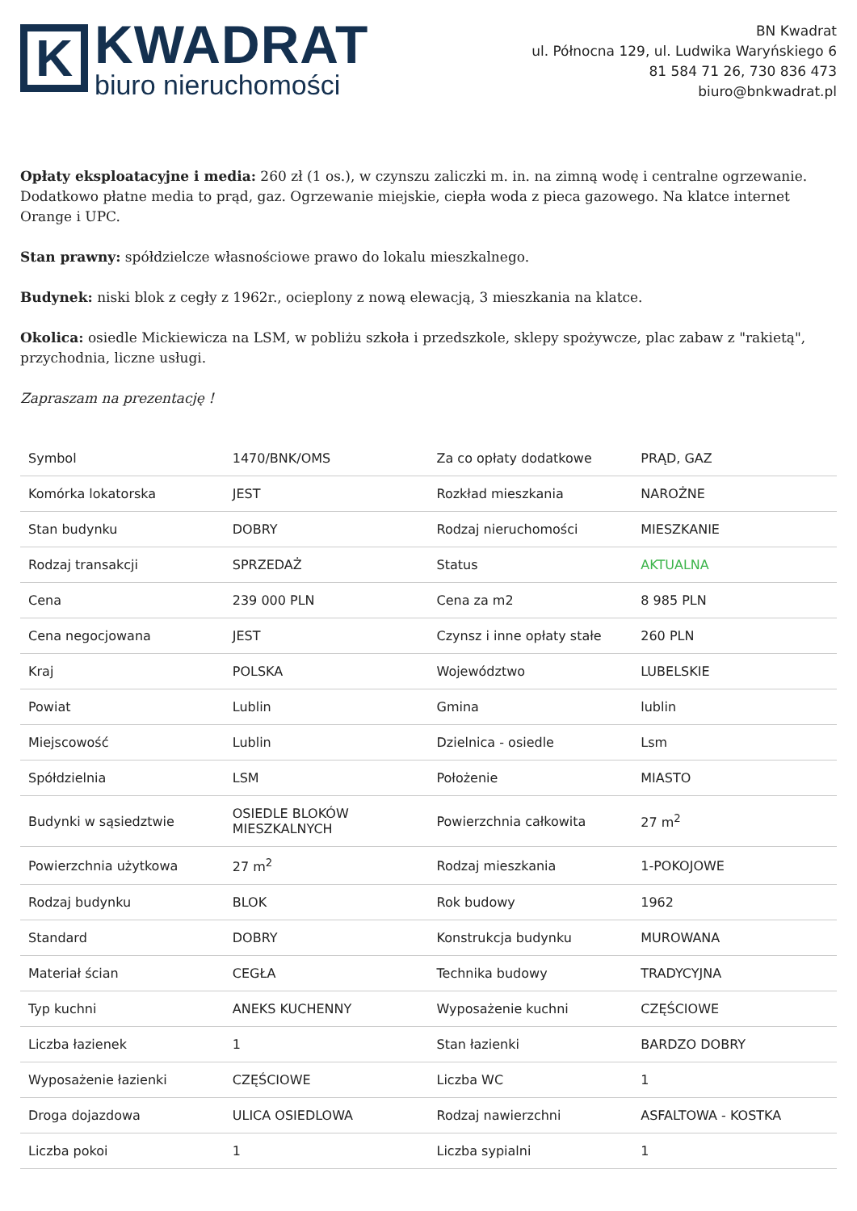K
KWADRAT
biuro nieruchomości
BN Kwadrat
ul. Północna 129, ul. Ludwika Waryńskiego 6
81 584 71 26, 730 836 473
biuro@bnkwadrat.pl
Opłaty eksploatacyjne i media: 260 zł (1 os.), w czynszu zaliczki m. in. na zimną wodę i centralne ogrzewanie. Dodatkowo płatne media to prąd, gaz. Ogrzewanie miejskie, ciepła woda z pieca gazowego. Na klatce internet Orange i UPC.
Stan prawny: spółdzielcze własnościowe prawo do lokalu mieszkalnego.
Budynek: niski blok z cegły z 1962r., ocieplony z nową elewacją, 3 mieszkania na klatce.
Okolica: osiedle Mickiewicza na LSM, w pobliżu szkoła i przedszkole, sklepy spożywcze, plac zabaw z "rakietą", przychodnia, liczne usługi.
Zapraszam na prezentację !
| Symbol | 1470/BNK/OMS | Za co opłaty dodatkowe | PRĄD, GAZ |
| Komórka lokatorska | JEST | Rozkład mieszkania | NAROŻNE |
| Stan budynku | DOBRY | Rodzaj nieruchomości | MIESZKANIE |
| Rodzaj transakcji | SPRZEDAŻ | Status | AKTUALNA |
| Cena | 239 000 PLN | Cena za m2 | 8 985 PLN |
| Cena negocjowana | JEST | Czynsz i inne opłaty stałe | 260 PLN |
| Kraj | POLSKA | Województwo | LUBELSKIE |
| Powiat | Lublin | Gmina | lublin |
| Miejscowość | Lublin | Dzielnica - osiedle | Lsm |
| Spółdzielnia | LSM | Położenie | MIASTO |
| Budynki w sąsiedztwie | OSIEDLE BLOKÓW MIESZKALNYCH | Powierzchnia całkowita | 27 m<sup>2</sup> |
| Powierzchnia użytkowa | 27 m<sup>2</sup> | Rodzaj mieszkania | 1-POKOJOWE |
| Rodzaj budynku | BLOK | Rok budowy | 1962 |
| Standard | DOBRY | Konstrukcja budynku | MUROWANA |
| Materiał ścian | CEGŁA | Technika budowy | TRADYCYJNA |
| Typ kuchni | ANEKS KUCHENNY | Wyposażenie kuchni | CZĘŚCIOWE |
| Liczba łazienek | 1 | Stan łazienki | BARDZO DOBRY |
| Wyposażenie łazienki | CZĘŚCIOWE | Liczba WC | 1 |
| Droga dojazdowa | ULICA OSIEDLOWA | Rodzaj nawierzchni | ASFALTOWA - KOSTKA |
| Liczba pokoi | 1 | Liczba sypialni | 1 |